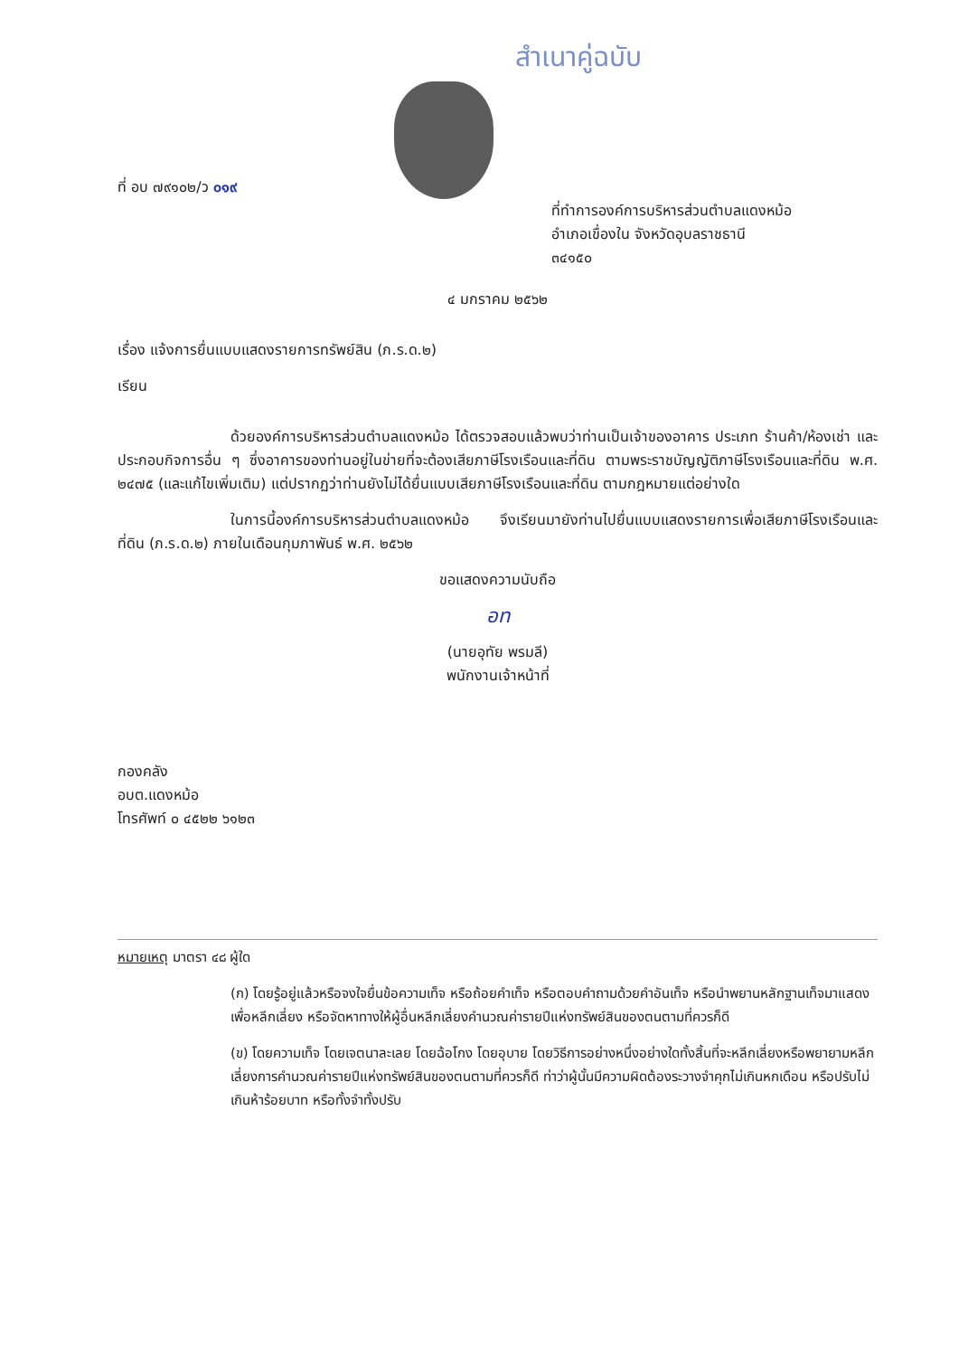สำเนาคู่ฉบับ
ที่ อบ ๗๙๑๐๒/ว ๐๑๙
ที่ทำการองค์การบริหารส่วนตำบลแดงหม้อ
อำเภอเขื่องใน จังหวัดอุบลราชธานี
๓๔๑๕๐
๔ มกราคม ๒๕๖๒
เรื่อง แจ้งการยื่นแบบแสดงรายการทรัพย์สิน (ภ.ร.ด.๒)
เรียน
ด้วยองค์การบริหารส่วนตำบลแดงหม้อ ได้ตรวจสอบแล้วพบว่าท่านเป็นเจ้าของอาคาร ประเภท ร้านค้า/ห้องเช่า และประกอบกิจการอื่น ๆ ซึ่งอาคารของท่านอยู่ในข่ายที่จะต้องเสียภาษีโรงเรือนและที่ดิน ตามพระราชบัญญัติภาษีโรงเรือนและที่ดิน พ.ศ. ๒๔๗๕ (และแก้ไขเพิ่มเติม) แต่ปรากฏว่าท่านยังไม่ได้ยื่นแบบเสียภาษีโรงเรือนและที่ดิน ตามกฎหมายแต่อย่างใด
ในการนี้องค์การบริหารส่วนตำบลแดงหม้อ จึงเรียนมายังท่านไปยื่นแบบแสดงรายการเพื่อเสียภาษีโรงเรือนและที่ดิน (ภ.ร.ด.๒) ภายในเดือนกุมภาพันธ์ พ.ศ. ๒๕๖๒
ขอแสดงความนับถือ
อท
(นายอุทัย พรมลี)
พนักงานเจ้าหน้าที่
กองคลัง
อบต.แดงหม้อ
โทรศัพท์ ๐ ๔๕๒๒ ๖๑๒๓
หมายเหตุ มาตรา ๔๘ ผู้ใด
(ก) โดยรู้อยู่แล้วหรือจงใจยื่นข้อความเท็จ หรือถ้อยคำเท็จ หรือตอบคำถามด้วยคำอันเท็จ หรือนำพยานหลักฐานเท็จมาแสดง เพื่อหลีกเลี่ยง หรือจัดหาทางให้ผู้อื่นหลีกเลี่ยงคำนวณค่ารายปีแห่งทรัพย์สินของตนตามที่ควรก็ดี
(ข) โดยความเท็จ โดยเจตนาละเลย โดยฉ้อโกง โดยอุบาย โดยวิธีการอย่างหนึ่งอย่างใดทั้งสิ้นที่จะหลีกเลี่ยงหรือพยายามหลีกเลี่ยงการคำนวณค่ารายปีแห่งทรัพย์สินของตนตามที่ควรก็ดี ท่าว่าผู้นั้นมีความผิดต้องระวางจำคุกไม่เกินหกเดือน หรือปรับไม่เกินห้าร้อยบาท หรือทั้งจำทั้งปรับ